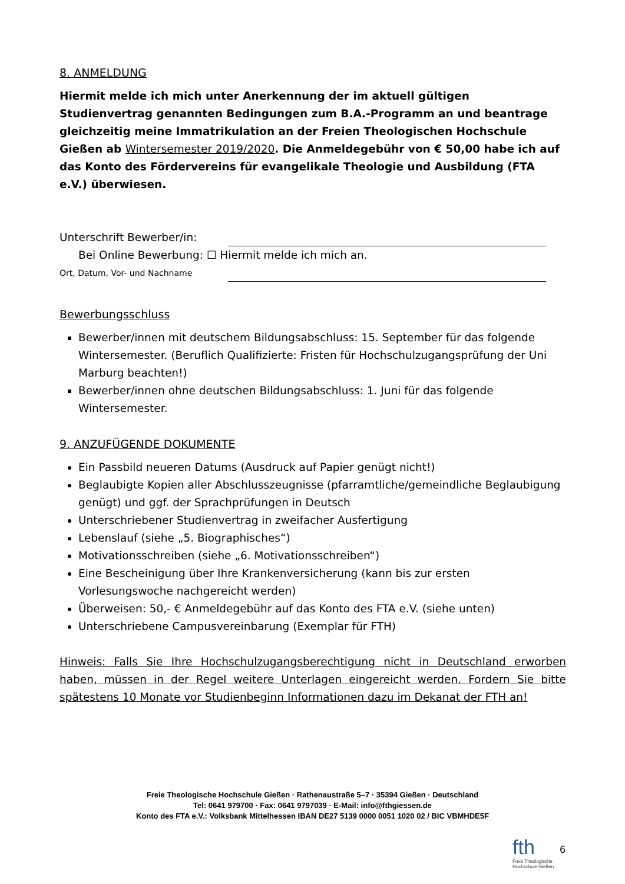8. ANMELDUNG
Hiermit melde ich mich unter Anerkennung der im aktuell gültigen Studienvertrag genannten Bedingungen zum B.A.-Programm an und beantrage gleichzeitig meine Immatrikulation an der Freien Theologischen Hochschule Gießen ab Wintersemester 2019/2020. Die Anmeldegebühr von € 50,00 habe ich auf das Konto des Fördervereins für evangelikale Theologie und Ausbildung (FTA e.V.) überwiesen.
Unterschrift Bewerber/in:
Bei Online Bewerbung: ☐ Hiermit melde ich mich an.
Ort, Datum, Vor- und Nachname
Bewerbungsschluss
Bewerber/innen mit deutschem Bildungsabschluss: 15. September für das folgende Wintersemester. (Beruflich Qualifizierte: Fristen für Hochschulzugangsprüfung der Uni Marburg beachten!)
Bewerber/innen ohne deutschen Bildungsabschluss: 1. Juni für das folgende Wintersemester.
9. ANZUFÜGENDE DOKUMENTE
Ein Passbild neueren Datums (Ausdruck auf Papier genügt nicht!)
Beglaubigte Kopien aller Abschlusszeugnisse (pfarramtliche/gemeindliche Beglaubigung genügt) und ggf. der Sprachprüfungen in Deutsch
Unterschriebener Studienvertrag in zweifacher Ausfertigung
Lebenslauf (siehe „5. Biographisches“)
Motivationsschreiben (siehe „6. Motivationsschreiben“)
Eine Bescheinigung über Ihre Krankenversicherung (kann bis zur ersten Vorlesungswoche nachgereicht werden)
Überweisen: 50,- € Anmeldegebühr auf das Konto des FTA e.V. (siehe unten)
Unterschriebene Campusvereinbarung (Exemplar für FTH)
Hinweis: Falls Sie Ihre Hochschulzugangsberechtigung nicht in Deutschland erworben haben, müssen in der Regel weitere Unterlagen eingereicht werden. Fordern Sie bitte spätestens 10 Monate vor Studienbeginn Informationen dazu im Dekanat der FTH an!
Freie Theologische Hochschule Gießen · Rathenaustraße 5–7 · 35394 Gießen · Deutschland
Tel: 0641 979700 · Fax: 0641 9797039 · E-Mail: info@fthgiessen.de
Konto des FTA e.V.: Volksbank Mittelhessen IBAN DE27 5139 0000 0051 1020 02 / BIC VBMHDE5F
fth
Freie Theologische
Hochschule Gießen
6